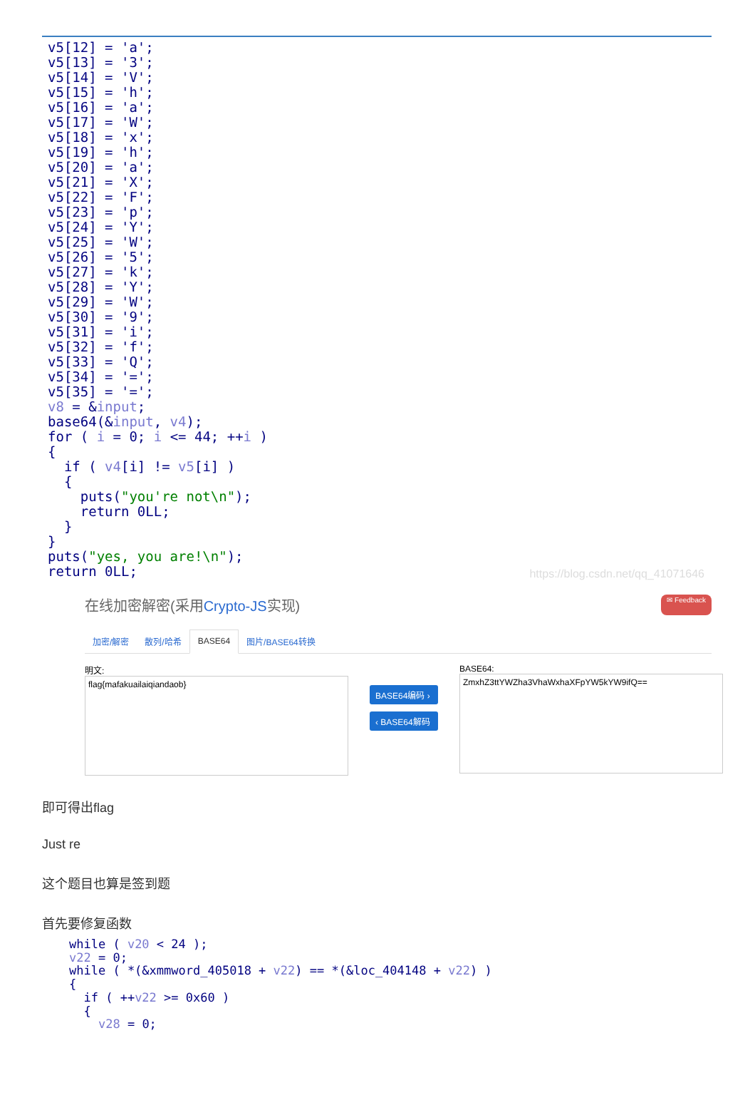v5[12] = 'a'; v5[13] = '3'; v5[14] = 'V'; v5[15] = 'h'; v5[16] = 'a'; v5[17] = 'W'; v5[18] = 'x'; v5[19] = 'h'; v5[20] = 'a'; v5[21] = 'X'; v5[22] = 'F'; v5[23] = 'p'; v5[24] = 'Y'; v5[25] = 'W'; v5[26] = '5'; v5[27] = 'k'; v5[28] = 'Y'; v5[29] = 'W'; v5[30] = '9'; v5[31] = 'i'; v5[32] = 'f'; v5[33] = 'Q'; v5[34] = '='; v5[35] = '='; v8 = &input; base64(&input, v4); for ( i = 0; i <= 44; ++i ) { if ( v4[i] != v5[i] ) { puts("you're not\n"); return 0LL; } } puts("yes, you are!\n"); return 0LL;
https://blog.csdn.net/qq_41071646
在线加密解密(采用Crypto-JS实现) ✉ Feedback
加密/解密 散列/哈希 BASE64 图片/BASE64转换
明文:
flag{mafakuailaiqiandaob}
BASE64编码 ›
‹ BASE64解码
BASE64:
ZmxhZ3ttYWZha3VhaWxhaXFpYW5kYW9ifQ==
即可得出flag
Just re
这个题目也算是签到题
首先要修复函数
while ( v20 < 24 ); v22 = 0; while ( *(&xmmword_405018 + v22) == *(&loc_404148 + v22) ) { if ( ++v22 >= 0x60 ) { v28 = 0;